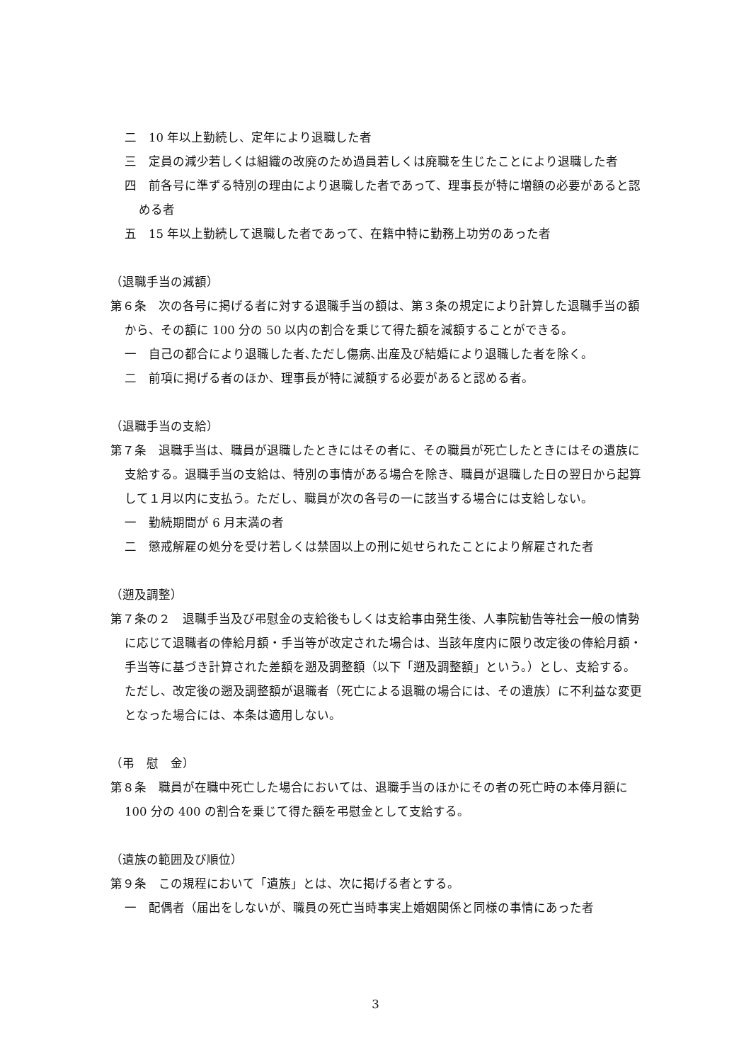二　10 年以上勤続し、定年により退職した者
三　定員の減少若しくは組織の改廃のため過員若しくは廃職を生じたことにより退職した者
四　前各号に準ずる特別の理由により退職した者であって、理事長が特に増額の必要があると認める者
五　15 年以上勤続して退職した者であって、在籍中特に勤務上功労のあった者
（退職手当の減額）
第６条　次の各号に掲げる者に対する退職手当の額は、第３条の規定により計算した退職手当の額から、その額に 100 分の 50 以内の割合を乗じて得た額を減額することができる。
一　自己の都合により退職した者､ただし傷病､出産及び結婚により退職した者を除く。
二　前項に掲げる者のほか、理事長が特に減額する必要があると認める者。
（退職手当の支給）
第７条　退職手当は、職員が退職したときにはその者に、その職員が死亡したときにはその遺族に支給する。退職手当の支給は、特別の事情がある場合を除き、職員が退職した日の翌日から起算して１月以内に支払う。ただし、職員が次の各号の一に該当する場合には支給しない。
一　勤続期間が 6 月末満の者
二　懲戒解雇の処分を受け若しくは禁固以上の刑に処せられたことにより解雇された者
（遡及調整）
第７条の２　退職手当及び弔慰金の支給後もしくは支給事由発生後、人事院勧告等社会一般の情勢に応じて退職者の俸給月額・手当等が改定された場合は、当該年度内に限り改定後の俸給月額・手当等に基づき計算された差額を遡及調整額（以下「遡及調整額」という。）とし、支給する。ただし、改定後の遡及調整額が退職者（死亡による退職の場合には、その遺族）に不利益な変更となった場合には、本条は適用しない。
（弔　慰　金）
第８条　職員が在職中死亡した場合においては、退職手当のほかにその者の死亡時の本俸月額に 100 分の 400 の割合を乗じて得た額を弔慰金として支給する。
（遺族の範囲及び順位）
第９条　この規程において「遺族」とは、次に掲げる者とする。
一　配偶者（届出をしないが、職員の死亡当時事実上婚姻関係と同様の事情にあった者
3